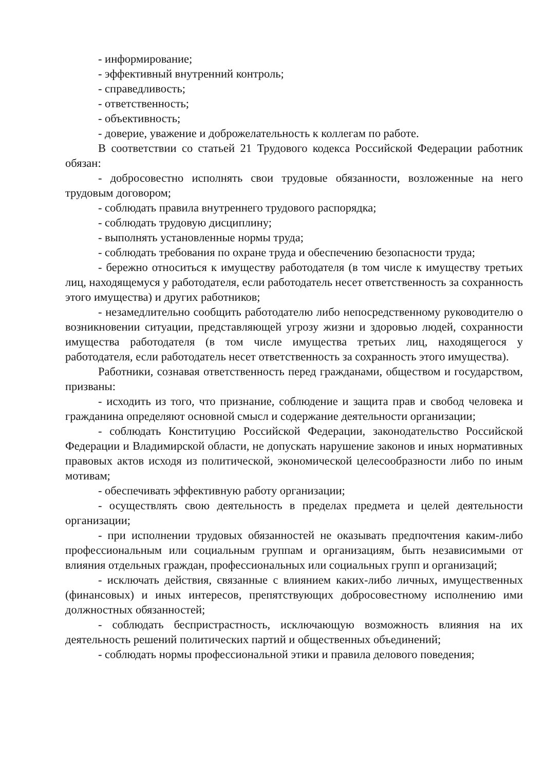- информирование;
- эффективный внутренний контроль;
- справедливость;
- ответственность;
- объективность;
- доверие, уважение и доброжелательность к коллегам по работе.
В соответствии со статьей 21 Трудового кодекса Российской Федерации работник обязан:
- добросовестно исполнять свои трудовые обязанности, возложенные на него трудовым договором;
- соблюдать правила внутреннего трудового распорядка;
- соблюдать трудовую дисциплину;
- выполнять установленные нормы труда;
- соблюдать требования по охране труда и обеспечению безопасности труда;
- бережно относиться к имуществу работодателя (в том числе к имуществу третьих лиц, находящемуся у работодателя, если работодатель несет ответственность за сохранность этого имущества) и других работников;
- незамедлительно сообщить работодателю либо непосредственному руководителю о возникновении ситуации, представляющей угрозу жизни и здоровью людей, сохранности имущества работодателя (в том числе имущества третьих лиц, находящегося у работодателя, если работодатель несет ответственность за сохранность этого имущества).
Работники, сознавая ответственность перед гражданами, обществом и государством, призваны:
- исходить из того, что признание, соблюдение и защита прав и свобод человека и гражданина определяют основной смысл и содержание деятельности организации;
- соблюдать Конституцию Российской Федерации, законодательство Российской Федерации и Владимирской области, не допускать нарушение законов и иных нормативных правовых актов исходя из политической, экономической целесообразности либо по иным мотивам;
- обеспечивать эффективную работу организации;
- осуществлять свою деятельность в пределах предмета и целей деятельности организации;
- при исполнении трудовых обязанностей не оказывать предпочтения каким-либо профессиональным или социальным группам и организациям, быть независимыми от влияния отдельных граждан, профессиональных или социальных групп и организаций;
- исключать действия, связанные с влиянием каких-либо личных, имущественных (финансовых) и иных интересов, препятствующих добросовестному исполнению ими должностных обязанностей;
- соблюдать беспристрастность, исключающую возможность влияния на их деятельность решений политических партий и общественных объединений;
- соблюдать нормы профессиональной этики и правила делового поведения;